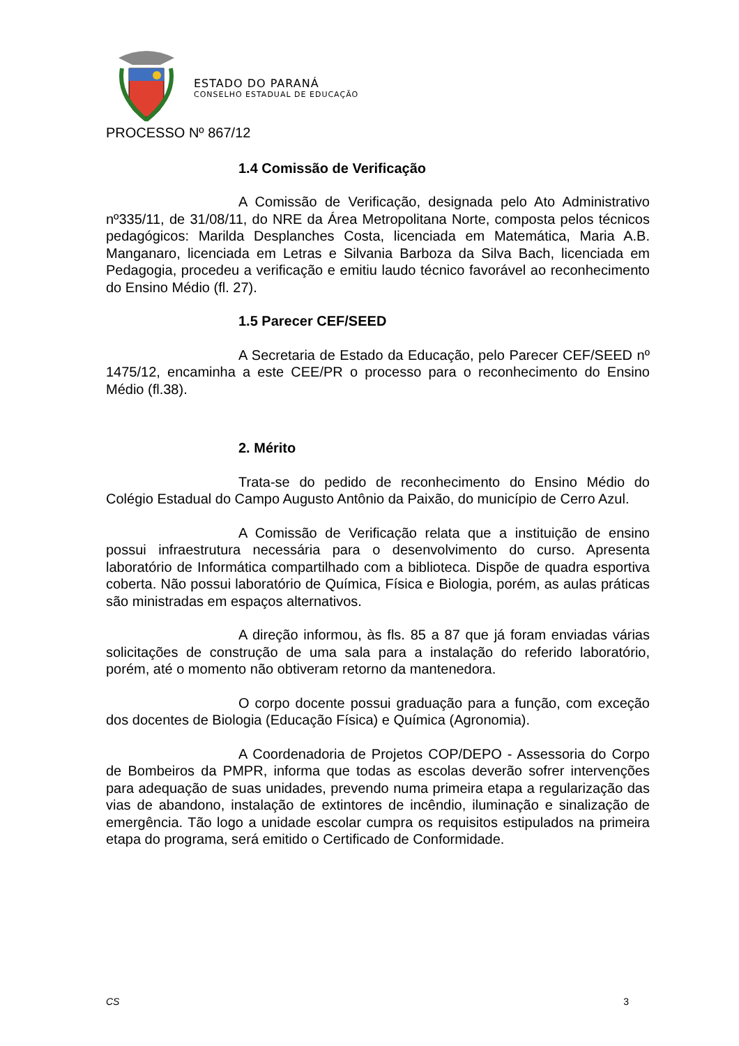ESTADO DO PARANÁ
CONSELHO ESTADUAL DE EDUCAÇÃO
PROCESSO Nº 867/12
1.4 Comissão de Verificação
A Comissão de Verificação, designada pelo Ato Administrativo nº335/11, de 31/08/11, do NRE da Área Metropolitana Norte, composta pelos técnicos pedagógicos: Marilda Desplanches Costa, licenciada em Matemática, Maria A.B. Manganaro, licenciada em Letras e Silvania Barboza da Silva Bach, licenciada em Pedagogia, procedeu a verificação e emitiu laudo técnico favorável ao reconhecimento do Ensino Médio (fl. 27).
1.5 Parecer CEF/SEED
A Secretaria de Estado da Educação, pelo Parecer CEF/SEED nº 1475/12, encaminha a este CEE/PR o processo para o reconhecimento do Ensino Médio (fl.38).
2. Mérito
Trata-se do pedido de reconhecimento do Ensino Médio do Colégio Estadual do Campo Augusto Antônio da Paixão, do município de Cerro Azul.
A Comissão de Verificação relata que a instituição de ensino possui infraestrutura necessária para o desenvolvimento do curso. Apresenta laboratório de Informática compartilhado com a biblioteca. Dispõe de quadra esportiva coberta. Não possui laboratório de Química, Física e Biologia, porém, as aulas práticas são ministradas em espaços alternativos.
A direção informou, às fls. 85 a 87 que já foram enviadas várias solicitações de construção de uma sala para a instalação do referido laboratório, porém, até o momento não obtiveram retorno da mantenedora.
O corpo docente possui graduação para a função, com exceção dos docentes de Biologia (Educação Física) e Química (Agronomia).
A Coordenadoria de Projetos COP/DEPO - Assessoria do Corpo de Bombeiros da PMPR, informa que todas as escolas deverão sofrer intervenções para adequação de suas unidades, prevendo numa primeira etapa a regularização das vias de abandono, instalação de extintores de incêndio, iluminação e sinalização de emergência. Tão logo a unidade escolar cumpra os requisitos estipulados na primeira etapa do programa, será emitido o Certificado de Conformidade.
CS 3